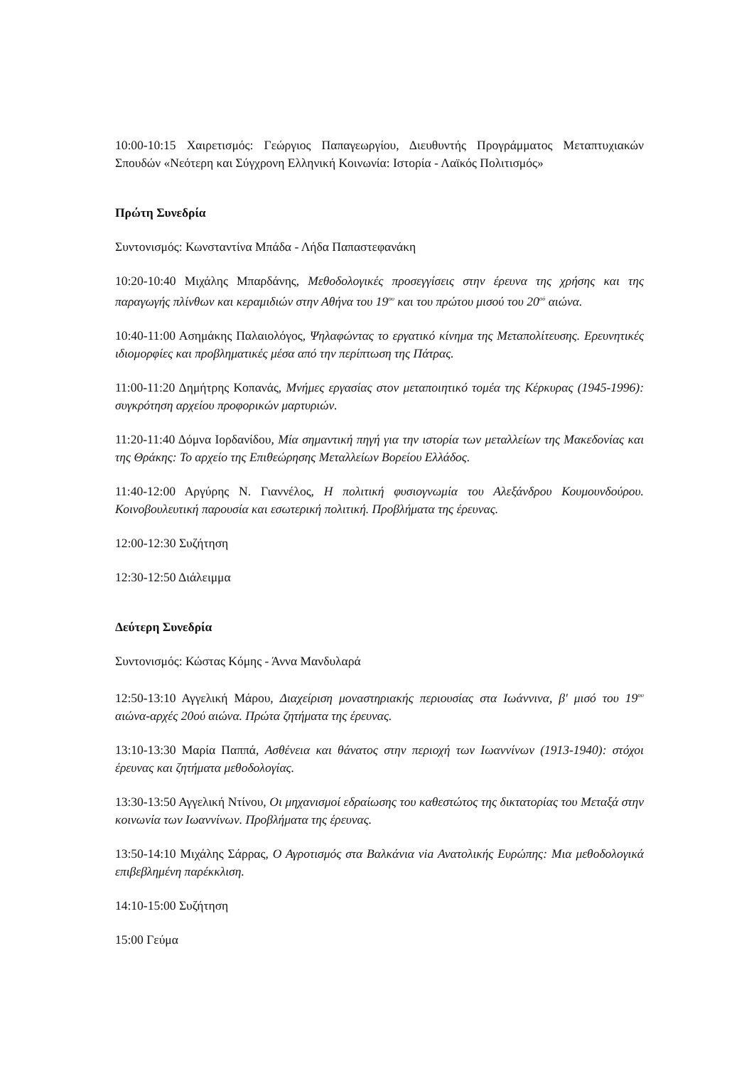10:00-10:15 Χαιρετισμός: Γεώργιος Παπαγεωργίου, Διευθυντής Προγράμματος Μεταπτυχιακών Σπουδών «Νεότερη και Σύγχρονη Ελληνική Κοινωνία: Ιστορία - Λαϊκός Πολιτισμός»
Πρώτη Συνεδρία
Συντονισμός: Κωνσταντίνα Μπάδα - Λήδα Παπαστεφανάκη
10:20-10:40 Μιχάλης Μπαρδάνης, Μεθοδολογικές προσεγγίσεις στην έρευνα της χρήσης και της παραγωγής πλίνθων και κεραμιδιών στην Αθήνα του 19<sup>ου</sup> και του πρώτου μισού του 20<sup>ού</sup> αιώνα.
10:40-11:00 Ασημάκης Παλαιολόγος, Ψηλαφώντας το εργατικό κίνημα της Μεταπολίτευσης. Ερευνητικές ιδιομορφίες και προβληματικές μέσα από την περίπτωση της Πάτρας.
11:00-11:20 Δημήτρης Κοπανάς, Μνήμες εργασίας στον μεταποιητικό τομέα της Κέρκυρας (1945-1996): συγκρότηση αρχείου προφορικών μαρτυριών.
11:20-11:40 Δόμνα Ιορδανίδου, Μία σημαντική πηγή για την ιστορία των μεταλλείων της Μακεδονίας και της Θράκης: Το αρχείο της Επιθεώρησης Μεταλλείων Βορείου Ελλάδος.
11:40-12:00 Αργύρης Ν. Γιαννέλος, Η πολιτική φυσιογνωμία του Αλεξάνδρου Κουμουνδούρου. Κοινοβουλευτική παρουσία και εσωτερική πολιτική. Προβλήματα της έρευνας.
12:00-12:30 Συζήτηση
12:30-12:50 Διάλειμμα
Δεύτερη Συνεδρία
Συντονισμός: Κώστας Κόμης - Άννα Μανδυλαρά
12:50-13:10 Αγγελική Μάρου, Διαχείριση μοναστηριακής περιουσίας στα Ιωάννινα, β' μισό του 19<sup>ου</sup> αιώνα-αρχές 20ού αιώνα. Πρώτα ζητήματα της έρευνας.
13:10-13:30 Μαρία Παππά, Ασθένεια και θάνατος στην περιοχή των Ιωαννίνων (1913-1940): στόχοι έρευνας και ζητήματα μεθοδολογίας.
13:30-13:50 Αγγελική Ντίνου, Οι μηχανισμοί εδραίωσης του καθεστώτος της δικτατορίας του Μεταξά στην κοινωνία των Ιωαννίνων. Προβλήματα της έρευνας.
13:50-14:10 Μιχάλης Σάρρας, Ο Αγροτισμός στα Βαλκάνια via Ανατολικής Ευρώπης: Μια μεθοδολογικά επιβεβλημένη παρέκκλιση.
14:10-15:00 Συζήτηση
15:00 Γεύμα